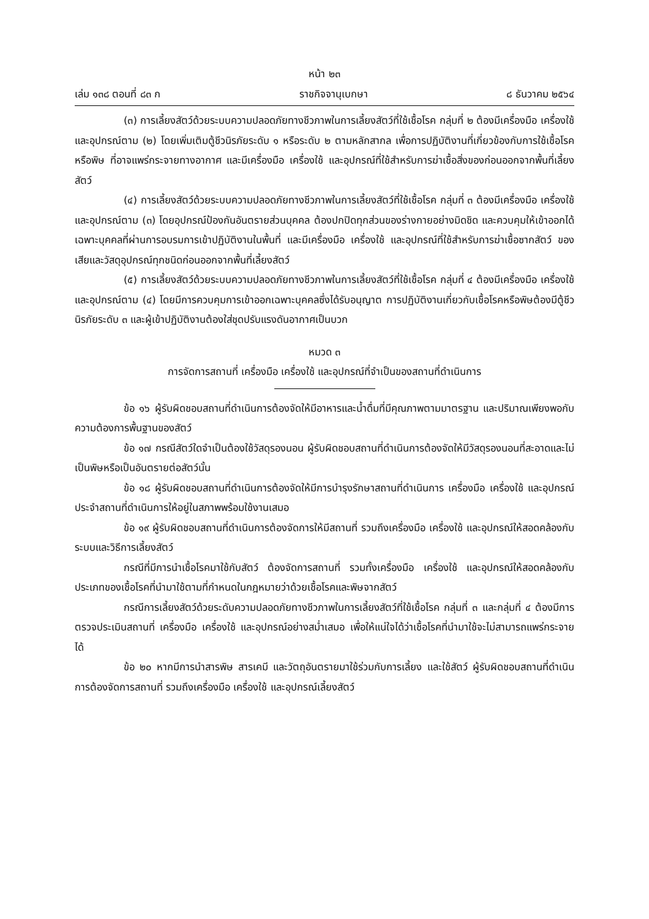หน้า ๒๓
เล่ม ๑๓๘ ตอนที่ ๘๓ ก ราชกิจจานุเบกษา ๘ ธันวาคม ๒๕๖๔
(๓) การเลี้ยงสัตว์ด้วยระบบความปลอดภัยทางชีวภาพในการเลี้ยงสัตว์ที่ใช้เชื้อโรค กลุ่มที่ ๒ ต้องมีเครื่องมือ เครื่องใช้ และอุปกรณ์ตาม (๒) โดยเพิ่มเติมตู้ชีวนิรภัยระดับ ๑ หรือระดับ ๒ ตามหลักสากล เพื่อการปฏิบัติงานที่เกี่ยวข้องกับการใช้เชื้อโรคหรือพิษ ที่อาจแพร่กระจายทางอากาศ และมีเครื่องมือ เครื่องใช้ และอุปกรณ์ที่ใช้สำหรับการฆ่าเชื้อสิ่งของก่อนออกจากพื้นที่เลี้ยงสัตว์
(๔) การเลี้ยงสัตว์ด้วยระบบความปลอดภัยทางชีวภาพในการเลี้ยงสัตว์ที่ใช้เชื้อโรค กลุ่มที่ ๓ ต้องมีเครื่องมือ เครื่องใช้ และอุปกรณ์ตาม (๓) โดยอุปกรณ์ป้องกันอันตรายส่วนบุคคล ต้องปกปิดทุกส่วนของร่างกายอย่างมิดชิด และควบคุมให้เข้าออกได้เฉพาะบุคคลที่ผ่านการอบรมการเข้าปฏิบัติงานในพื้นที่ และมีเครื่องมือ เครื่องใช้ และอุปกรณ์ที่ใช้สำหรับการฆ่าเชื้อซากสัตว์ ของเสียและวัสดุอุปกรณ์ทุกชนิดก่อนออกจากพื้นที่เลี้ยงสัตว์
(๕) การเลี้ยงสัตว์ด้วยระบบความปลอดภัยทางชีวภาพในการเลี้ยงสัตว์ที่ใช้เชื้อโรค กลุ่มที่ ๔ ต้องมีเครื่องมือ เครื่องใช้ และอุปกรณ์ตาม (๔) โดยมีการควบคุมการเข้าออกเฉพาะบุคคลซึ่งได้รับอนุญาต การปฏิบัติงานเกี่ยวกับเชื้อโรคหรือพิษต้องมีตู้ชีวนิรภัยระดับ ๓ และผู้เข้าปฏิบัติงานต้องใส่ชุดปรับแรงดันอากาศเป็นบวก
หมวด ๓
การจัดการสถานที่ เครื่องมือ เครื่องใช้ และอุปกรณ์ที่จำเป็นของสถานที่ดำเนินการ
ข้อ ๑๖ ผู้รับผิดชอบสถานที่ดำเนินการต้องจัดให้มีอาหารและน้ำดื่มที่มีคุณภาพตามมาตรฐาน และปริมาณเพียงพอกับความต้องการพื้นฐานของสัตว์
ข้อ ๑๗ กรณีสัตว์ใดจำเป็นต้องใช้วัสดุรองนอน ผู้รับผิดชอบสถานที่ดำเนินการต้องจัดให้มีวัสดุรองนอนที่สะอาดและไม่เป็นพิษหรือเป็นอันตรายต่อสัตว์นั้น
ข้อ ๑๘ ผู้รับผิดชอบสถานที่ดำเนินการต้องจัดให้มีการบำรุงรักษาสถานที่ดำเนินการ เครื่องมือ เครื่องใช้ และอุปกรณ์ประจำสถานที่ดำเนินการให้อยู่ในสภาพพร้อมใช้งานเสมอ
ข้อ ๑๙ ผู้รับผิดชอบสถานที่ดำเนินการต้องจัดการให้มีสถานที่ รวมถึงเครื่องมือ เครื่องใช้ และอุปกรณ์ให้สอดคล้องกับระบบและวิธีการเลี้ยงสัตว์
กรณีที่มีการนำเชื้อโรคมาใช้กับสัตว์ ต้องจัดการสถานที่ รวมทั้งเครื่องมือ เครื่องใช้ และอุปกรณ์ให้สอดคล้องกับประเภทของเชื้อโรคที่นำมาใช้ตามที่กำหนดในกฎหมายว่าด้วยเชื้อโรคและพิษจากสัตว์
กรณีการเลี้ยงสัตว์ด้วยระดับความปลอดภัยทางชีวภาพในการเลี้ยงสัตว์ที่ใช้เชื้อโรค กลุ่มที่ ๓ และกลุ่มที่ ๔ ต้องมีการตรวจประเมินสถานที่ เครื่องมือ เครื่องใช้ และอุปกรณ์อย่างสม่ำเสมอ เพื่อให้แน่ใจได้ว่าเชื้อโรคที่นำมาใช้จะไม่สามารถแพร่กระจายได้
ข้อ ๒๐ หากมีการนำสารพิษ สารเคมี และวัตถุอันตรายมาใช้ร่วมกับการเลี้ยง และใช้สัตว์ ผู้รับผิดชอบสถานที่ดำเนินการต้องจัดการสถานที่ รวมถึงเครื่องมือ เครื่องใช้ และอุปกรณ์เลี้ยงสัตว์